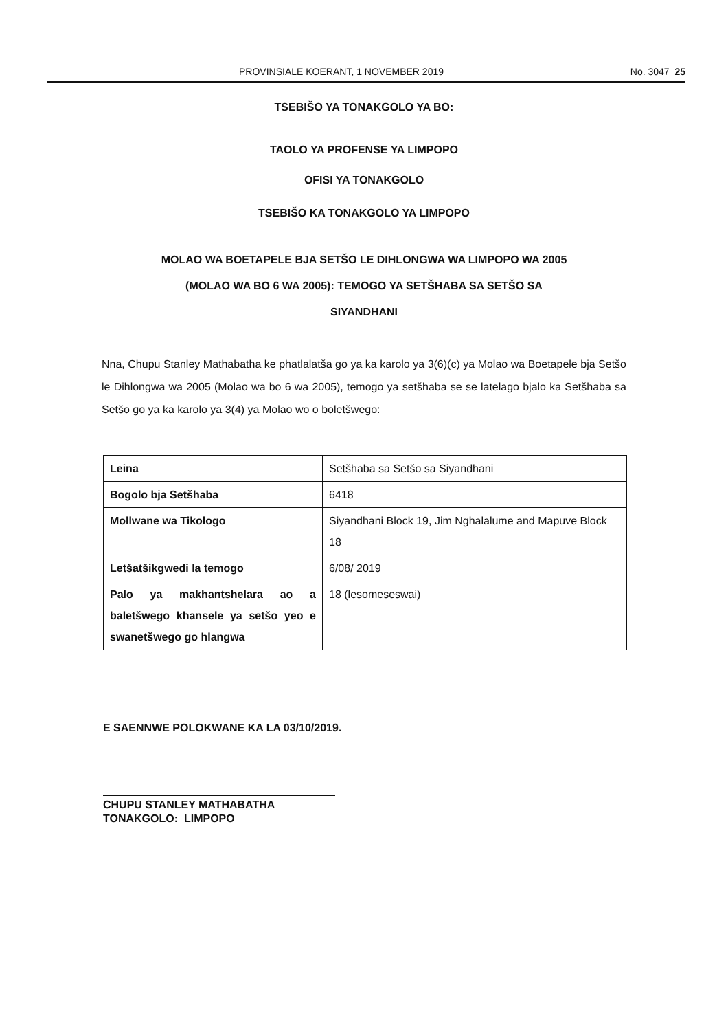PROVINSIALE KOERANT, 1 NOVEMBER 2019 No. 3047 25
TSEBIŠO YA TONAKGOLO YA BO:
TAOLO YA PROFENSE YA LIMPOPO
OFISI YA TONAKGOLO
TSEBIŠO KA TONAKGOLO YA LIMPOPO
MOLAO WA BOETAPELE BJA SETŠO LE DIHLONGWA WA LIMPOPO WA 2005
(MOLAO WA BO 6 WA 2005): TEMOGO YA SETŠHABA SA SETŠO SA
SIYANDHANI
Nna, Chupu Stanley Mathabatha ke phatlalatša go ya ka karolo ya 3(6)(c) ya Molao wa Boetapele bja Setšo le Dihlongwa wa 2005 (Molao wa bo 6 wa 2005), temogo ya setšhaba se se latelago bjalo ka Setšhaba sa Setšo go ya ka karolo ya 3(4) ya Molao wo o boletšwego:
| Leina | Setšhaba sa Setšo sa Siyandhani |
| Bogolo bja Setšhaba | 6418 |
| Mollwane wa Tikologo | Siyandhani Block 19, Jim Nghalalume and Mapuve Block 18 |
| Letšatšikgwedi la temogo | 6/08/ 2019 |
| Palo ya makhantshelara ao a baletšwego khansele ya setšo yeo e swanetšwego go hlangwa | 18 (lesomeseswai) |
E SAENNWE POLOKWANE KA LA 03/10/2019.
CHUPU STANLEY MATHABATHA
TONAKGOLO: LIMPOPO